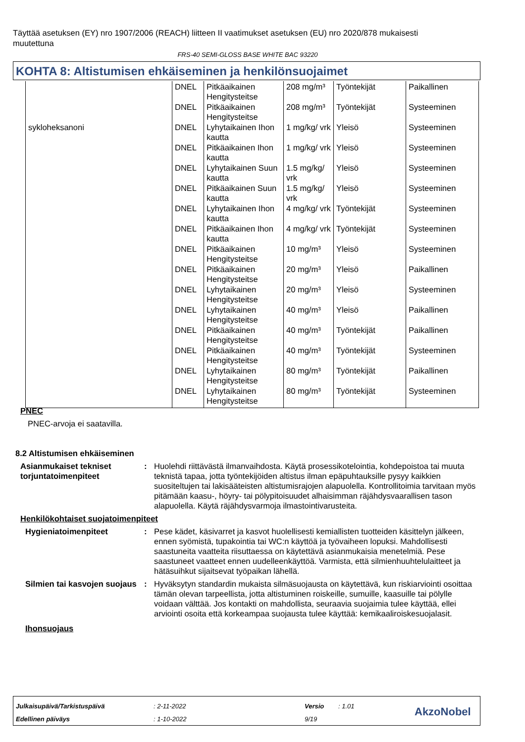Täyttää asetuksen (EY) nro 1907/2006 (REACH) liitteen II vaatimukset asetuksen (EU) nro 2020/878 mukaisesti muutettuna
FRS-40 SEMI-GLOSS BASE WHITE BAC 93220
KOHTA 8: Altistumisen ehkäiseminen ja henkilönsuojaimet
| | DNEL | Pitkäaikainen Hengitysteitse | 208 mg/m³ | Työntekijät | Paikallinen |
| | DNEL | Pitkäaikainen Hengitysteitse | 208 mg/m³ | Työntekijät | Systeeminen |
| sykloheksanoni | DNEL | Lyhytaikainen Ihon kautta | 1 mg/kg/ vrk | Yleisö | Systeeminen |
| | DNEL | Pitkäaikainen Ihon kautta | 1 mg/kg/ vrk | Yleisö | Systeeminen |
| | DNEL | Lyhytaikainen Suun kautta | 1.5 mg/kg/ vrk | Yleisö | Systeeminen |
| | DNEL | Pitkäaikainen Suun kautta | 1.5 mg/kg/ vrk | Yleisö | Systeeminen |
| | DNEL | Lyhytaikainen Ihon kautta | 4 mg/kg/ vrk | Työntekijät | Systeeminen |
| | DNEL | Pitkäaikainen Ihon kautta | 4 mg/kg/ vrk | Työntekijät | Systeeminen |
| | DNEL | Pitkäaikainen Hengitysteitse | 10 mg/m³ | Yleisö | Systeeminen |
| | DNEL | Pitkäaikainen Hengitysteitse | 20 mg/m³ | Yleisö | Paikallinen |
| | DNEL | Lyhytaikainen Hengitysteitse | 20 mg/m³ | Yleisö | Systeeminen |
| | DNEL | Lyhytaikainen Hengitysteitse | 40 mg/m³ | Yleisö | Paikallinen |
| | DNEL | Pitkäaikainen Hengitysteitse | 40 mg/m³ | Työntekijät | Paikallinen |
| | DNEL | Pitkäaikainen Hengitysteitse | 40 mg/m³ | Työntekijät | Systeeminen |
| | DNEL | Lyhytaikainen Hengitysteitse | 80 mg/m³ | Työntekijät | Paikallinen |
| | DNEL | Lyhytaikainen Hengitysteitse | 80 mg/m³ | Työntekijät | Systeeminen |
PNEC
PNEC-arvoja ei saatavilla.
8.2 Altistumisen ehkäiseminen
Asianmukaiset tekniset torjuntatoimenpiteet
: Huolehdi riittävästä ilmanvaihdosta. Käytä prosessikotelointia, kohdepoistoa tai muuta teknistä tapaa, jotta työntekijöiden altistus ilman epäpuhtauksille pysyy kaikkien suositeltujen tai lakisääteisten altistumisrajojen alapuolella. Kontrollitoimia tarvitaan myös pitämään kaasu-, höyry- tai pölypitoisuudet alhaisimman räjähdysvaarallisen tason alapuolella. Käytä räjähdysvarmoja ilmastointivarusteita.
Henkilökohtaiset suojatoimenpiteet
Hygieniatoimenpiteet : Pese kädet, käsivarret ja kasvot huolellisesti kemiallisten tuotteiden käsittelyn jälkeen, ennen syömistä, tupakointia tai WC:n käyttöä ja työvaiheen lopuksi. Mahdollisesti saastuneita vaatteita riisuttaessa on käytettävä asianmukaisia menetelmiä. Pese saastuneet vaatteet ennen uudelleenkäyttöä. Varmista, että silmienhuuhtelulaitteet ja hätäsuihkut sijaitsevat työpaikan lähellä.
Silmien tai kasvojen suojaus
: Hyväksytyn standardin mukaista silmäsuojausta on käytettävä, kun riskiarviointi osoittaa tämän olevan tarpeellista, jotta altistuminen roiskeille, sumuille, kaasuille tai pölylle voidaan välttää. Jos kontakti on mahdollista, seuraavia suojaimia tulee käyttää, ellei arviointi osoita että korkeampaa suojausta tulee käyttää: kemikaaliroiskesuojalasit.
Ihonsuojaus
Julkaisupäivä/Tarkistuspäivä : 2-11-2022 Versio : 1.01
Edellinen päiväys : 1-10-2022 9/19
AkzoNobel